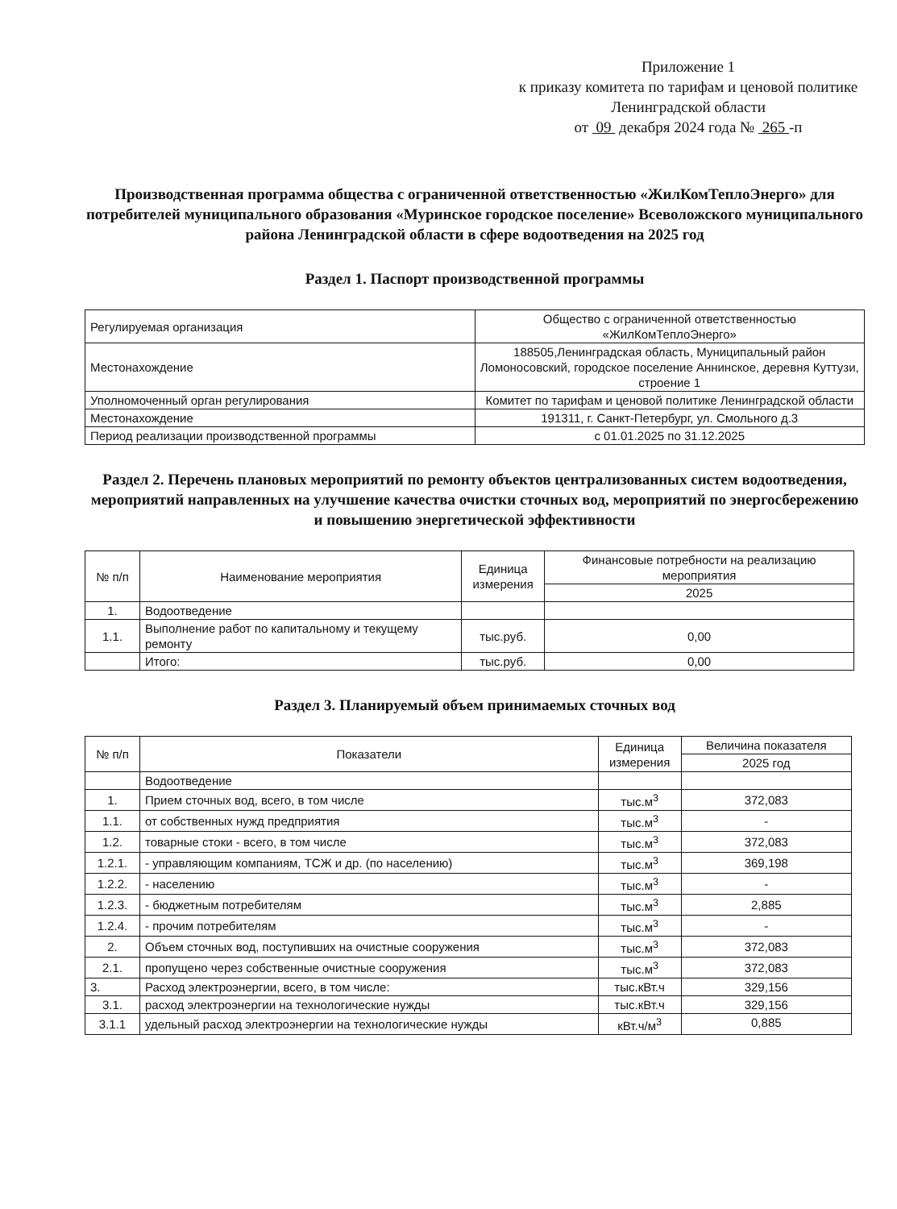Приложение 1
к приказу комитета по тарифам и ценовой политике Ленинградской области
от 09 декабря 2024 года № 265 -п
Производственная программа общества с ограниченной ответственностью «ЖилКомТеплоЭнерго» для потребителей муниципального образования «Муринское городское поселение» Всеволожского муниципального района Ленинградской области в сфере водоотведения на 2025 год
Раздел 1. Паспорт производственной программы
| Регулируемая организация | Общество с ограниченной ответственностью «ЖилКомТеплоЭнерго» |
| Местонахождение | 188505,Ленинградская область, Муниципальный район Ломоносовский, городское поселение Аннинское, деревня Куттузи, строение 1 |
| Уполномоченный орган регулирования | Комитет по тарифам и ценовой политике Ленинградской области |
| Местонахождение | 191311, г. Санкт-Петербург, ул. Смольного д.3 |
| Период реализации производственной программы | с 01.01.2025 по 31.12.2025 |
Раздел 2. Перечень плановых мероприятий по ремонту объектов централизованных систем водоотведения, мероприятий направленных на улучшение качества очистки сточных вод, мероприятий по энергосбережению и повышению энергетической эффективности
| № п/п | Наименование мероприятия | Единица измерения | Финансовые потребности на реализацию мероприятия |
| --- | --- | --- | --- |
| | | | 2025 |
| 1. | Водоотведение | | |
| 1.1. | Выполнение работ по капитальному и текущему ремонту | тыс.руб. | 0,00 |
| | Итого: | тыс.руб. | 0,00 |
Раздел 3. Планируемый объем принимаемых сточных вод
| № п/п | Показатели | Единица измерения | Величина показателя |
| --- | --- | --- | --- |
| | | | 2025 год |
| | Водоотведение | | |
| 1. | Прием сточных вод, всего, в том числе | тыс.м<sup>3</sup> | 372,083 |
| 1.1. | от собственных нужд предприятия | тыс.м<sup>3</sup> | - |
| 1.2. | товарные стоки - всего, в том числе | тыс.м<sup>3</sup> | 372,083 |
| 1.2.1. | - управляющим компаниям, ТСЖ и др. (по населению) | тыс.м<sup>3</sup> | 369,198 |
| 1.2.2. | - населению | тыс.м<sup>3</sup> | - |
| 1.2.3. | - бюджетным потребителям | тыс.м<sup>3</sup> | 2,885 |
| 1.2.4. | - прочим потребителям | тыс.м<sup>3</sup> | - |
| 2. | Объем сточных вод, поступивших на очистные сооружения | тыс.м<sup>3</sup> | 372,083 |
| 2.1. | пропущено через собственные очистные сооружения | тыс.м<sup>3</sup> | 372,083 |
| 3. | Расход электроэнергии, всего, в том числе: | тыс.кВт.ч | 329,156 |
| 3.1. | расход электроэнергии на технологические нужды | тыс.кВт.ч | 329,156 |
| 3.1.1 | удельный расход электроэнергии на технологические нужды | кВт.ч/м<sup>3</sup> | 0,885 |